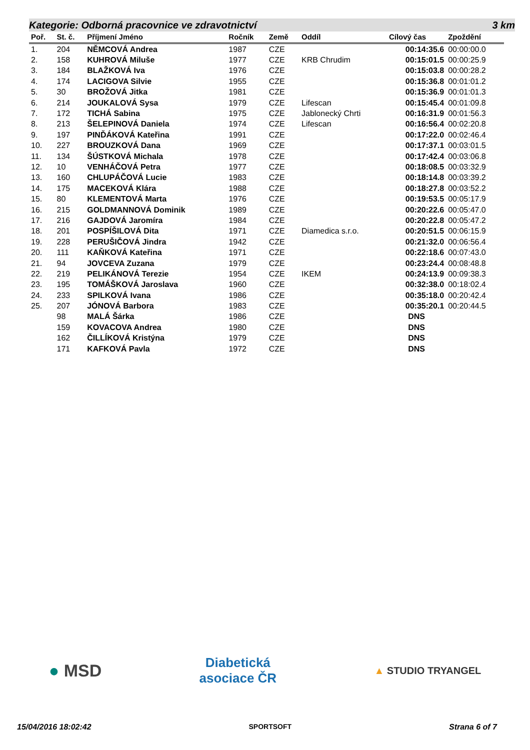Kategorie: Odborná pracovnice ve zdravotnictví 3 km
| Poř. | St. č. | Příjmení Jméno | Ročník | Země | Oddíl | Cílový čas | Zpoždění |
| --- | --- | --- | --- | --- | --- | --- | --- |
| 1. | 204 | NĚMCOVÁ Andrea | 1987 | CZE | | 00:14:35.6 | 00:00:00.0 |
| 2. | 158 | KUHROVÁ Miluše | 1977 | CZE | KRB Chrudim | 00:15:01.5 | 00:00:25.9 |
| 3. | 184 | BLAŽKOVÁ Iva | 1976 | CZE | | 00:15:03.8 | 00:00:28.2 |
| 4. | 174 | LACIGOVA Silvie | 1955 | CZE | | 00:15:36.8 | 00:01:01.2 |
| 5. | 30 | BROŽOVÁ Jitka | 1981 | CZE | | 00:15:36.9 | 00:01:01.3 |
| 6. | 214 | JOUKALOVÁ Sysa | 1979 | CZE | Lifescan | 00:15:45.4 | 00:01:09.8 |
| 7. | 172 | TICHÁ Sabina | 1975 | CZE | Jablonecký Chrti | 00:16:31.9 | 00:01:56.3 |
| 8. | 213 | ŠELEPINOVÁ Daniela | 1974 | CZE | Lifescan | 00:16:56.4 | 00:02:20.8 |
| 9. | 197 | PINĎÁKOVÁ Kateřina | 1991 | CZE | | 00:17:22.0 | 00:02:46.4 |
| 10. | 227 | BROUZKOVÁ Dana | 1969 | CZE | | 00:17:37.1 | 00:03:01.5 |
| 11. | 134 | ŠÚSTKOVÁ Michala | 1978 | CZE | | 00:17:42.4 | 00:03:06.8 |
| 12. | 10 | VENHÁČOVÁ Petra | 1977 | CZE | | 00:18:08.5 | 00:03:32.9 |
| 13. | 160 | CHLUPÁČOVÁ Lucie | 1983 | CZE | | 00:18:14.8 | 00:03:39.2 |
| 14. | 175 | MACEKOVÁ Klára | 1988 | CZE | | 00:18:27.8 | 00:03:52.2 |
| 15. | 80 | KLEMENTOVÁ Marta | 1976 | CZE | | 00:19:53.5 | 00:05:17.9 |
| 16. | 215 | GOLDMANNOVÁ Dominik | 1989 | CZE | | 00:20:22.6 | 00:05:47.0 |
| 17. | 216 | GAJDOVÁ Jaromíra | 1984 | CZE | | 00:20:22.8 | 00:05:47.2 |
| 18. | 201 | POSPÍŠILOVÁ Dita | 1971 | CZE | Diamedica s.r.o. | 00:20:51.5 | 00:06:15.9 |
| 19. | 228 | PERUŠIČOVÁ Jindra | 1942 | CZE | | 00:21:32.0 | 00:06:56.4 |
| 20. | 111 | KAŇKOVÁ Kateřina | 1971 | CZE | | 00:22:18.6 | 00:07:43.0 |
| 21. | 94 | JOVCEVA Zuzana | 1979 | CZE | | 00:23:24.4 | 00:08:48.8 |
| 22. | 219 | PELIKÁNOVÁ Terezie | 1954 | CZE | IKEM | 00:24:13.9 | 00:09:38.3 |
| 23. | 195 | TOMÁŠKOVÁ Jaroslava | 1960 | CZE | | 00:32:38.0 | 00:18:02.4 |
| 24. | 233 | SPILKOVÁ Ivana | 1986 | CZE | | 00:35:18.0 | 00:20:42.4 |
| 25. | 207 | JÓNOVÁ Barbora | 1983 | CZE | | 00:35:20.1 | 00:20:44.5 |
| | 98 | MALÁ Šárka | 1986 | CZE | | DNS | |
| | 159 | KOVACOVA Andrea | 1980 | CZE | | DNS | |
| | 162 | ČILLÍKOVÁ Kristýna | 1979 | CZE | | DNS | |
| | 171 | KAFKOVÁ Pavla | 1972 | CZE | | DNS | |
● MSD
Diabetická
asociace ČR
▲ STUDIO TRYANGEL
15/04/2016 18:02:42 SPORTSOFT Strana 6 of 7